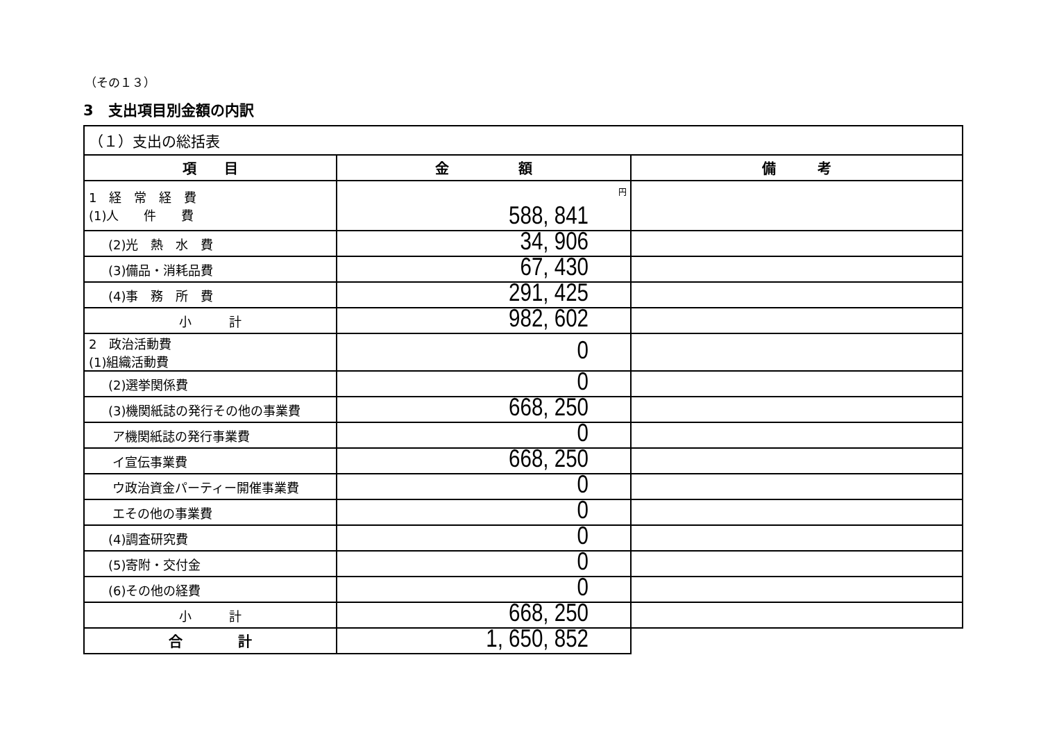（その１３）
3　支出項目別金額の内訳
| （１）支出の総括表 | | |
| 項 目 | 金 額 | 備 考 |
| 1 経 常 経 費 (1)人 件 費 | 円 588, 841 | |
| (2)光 熱 水 費 | 34, 906 | |
| (3)備品・消耗品費 | 67, 430 | |
| (4)事 務 所 費 | 291, 425 | |
| 小 計 | 982, 602 | |
| 2 政治活動費 (1)組織活動費 | 0 | |
| (2)選挙関係費 | 0 | |
| (3)機関紙誌の発行その他の事業費 | 668, 250 | |
| ア機関紙誌の発行事業費 | 0 | |
| イ宣伝事業費 | 668, 250 | |
| ウ政治資金パーティー開催事業費 | 0 | |
| エその他の事業費 | 0 | |
| (4)調査研究費 | 0 | |
| (5)寄附・交付金 | 0 | |
| (6)その他の経費 | 0 | |
| 小 計 | 668, 250 | |
| 合 計 | 1, 650, 852 | |